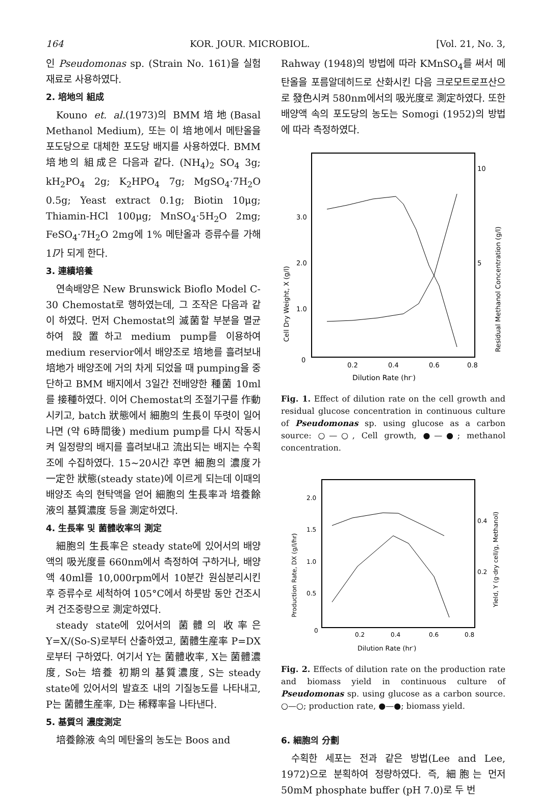164 KOR. JOUR. MICROBIOL. [Vol. 21, No. 3,
인 Pseudomonas sp. (Strain No. 161)을 실험 재료로 사용하였다.
2. 培地의 組成
Kouno et. al.(1973)의 BMM培地(Basal Methanol Medium), 또는 이 培地에서 메탄올을 포도당으로 대체한 포도당 배지를 사용하였다. BMM 培地의 組成은 다음과 같다. (NH<sub>4</sub>)<sub>2</sub> SO<sub>4</sub> 3g; kH<sub>2</sub>PO<sub>4</sub> 2g; K<sub>2</sub>HPO<sub>4</sub> 7g; MgSO<sub>4</sub>·7H<sub>2</sub>O 0.5g; Yeast extract 0.1g; Biotin 10μg; Thiamin-HCl 100μg; MnSO<sub>4</sub>·5H<sub>2</sub>O 2mg; FeSO<sub>4</sub>·7H<sub>2</sub>O 2mg에 1% 메탄올과 증류수를 가해 1l가 되게 한다.
3. 連續培養
연속배양은 New Brunswick Bioflo Model C-30 Chemostat로 행하였는데, 그 조작은 다음과 같이 하였다. 먼저 Chemostat의 滅菌할 부분을 멸균하여 設置하고 medium pump를 이용하여 medium reservior에서 배양조로 培地를 흘려보내 培地가 배양조에 거의 차게 되었을 때 pumping을 중단하고 BMM 배지에서 3일간 전배양한 種菌 10ml를 接種하였다. 이어 Chemostat의 조절기구를 作動시키고, batch 狀態에서 細胞의 生長이 뚜렷이 일어나면 (약 6時間後) medium pump를 다시 작동시켜 일정량의 배지를 흘려보내고 流出되는 배지는 수획조에 수집하였다. 15∼20시간 후면 細胞의 濃度가 一定한 狀態(steady state)에 이르게 되는데 이때의 배양조 속의 현탁액을 얻어 細胞의 生長率과 培養餘液의 基質濃度 등을 測定하였다.
4. 生長率 및 菌體收率의 測定
細胞의 生長率은 steady state에 있어서의 배양액의 吸光度를 660nm에서 측정하여 구하거나, 배양액 40ml를 10,000rpm에서 10분간 원심분리시킨 후 증류수로 세척하여 105°C에서 하룻밤 동안 건조시켜 건조중량으로 測定하였다.
steady state에 있어서의 菌體의 收率은 Y=X/(So-S)로부터 산출하였고, 菌體生産率 P=DX로부터 구하였다. 여기서 Y는 菌體收率, X는 菌體濃度, So는 培養 初期의 基質濃度, S는 steady state에 있어서의 발효조 내의 기질농도를 나타내고, P는 菌體生産率, D는 稀釋率을 나타낸다.
5. 基質의 濃度測定
培養餘液 속의 메탄올의 농도는 Boos and
Rahway (1948)의 방법에 따라 KMnSO<sub>4</sub>를 써서 메탄올을 포름알데히드로 산화시킨 다음 크로모트로프산으로 發色시켜 580nm에서의 吸光度로 測定하였다. 또한 배양액 속의 포도당의 농도는 Somogi (1952)의 방법에 따라 측정하였다.
3.0
2.0
1.0
0
10
5
0.2
0.4
0.6
0.8
Dilution Rate (hr-)
Cell Dry Weight, X (g/l)
Residual Methanol Concentration (g/l)
Fig. 1. Effect of dilution rate on the cell growth and residual glucose concentration in continuous culture of Pseudomonas sp. using glucose as a carbon source: ○—○, Cell growth, ●—●; methanol concentration.
2.0
1.5
1.0
0.5
0
0.4
0.2
0.2
0.4
0.6
0.8
Dilution Rate (hr-)
Production Rate, DX (g/l/hr)
Yield, Y (g·dry cell/g, Methanol)
Fig. 2. Effects of dilution rate on the production rate and biomass yield in continuous culture of Pseudomonas sp. using glucose as a carbon source. ○—○; production rate, ●—●; biomass yield.
6. 細胞의 分劃
수획한 세포는 전과 같은 방법(Lee and Lee, 1972)으로 분획하여 정량하였다. 즉, 細胞는 먼저 50mM phosphate buffer (pH 7.0)로 두 번